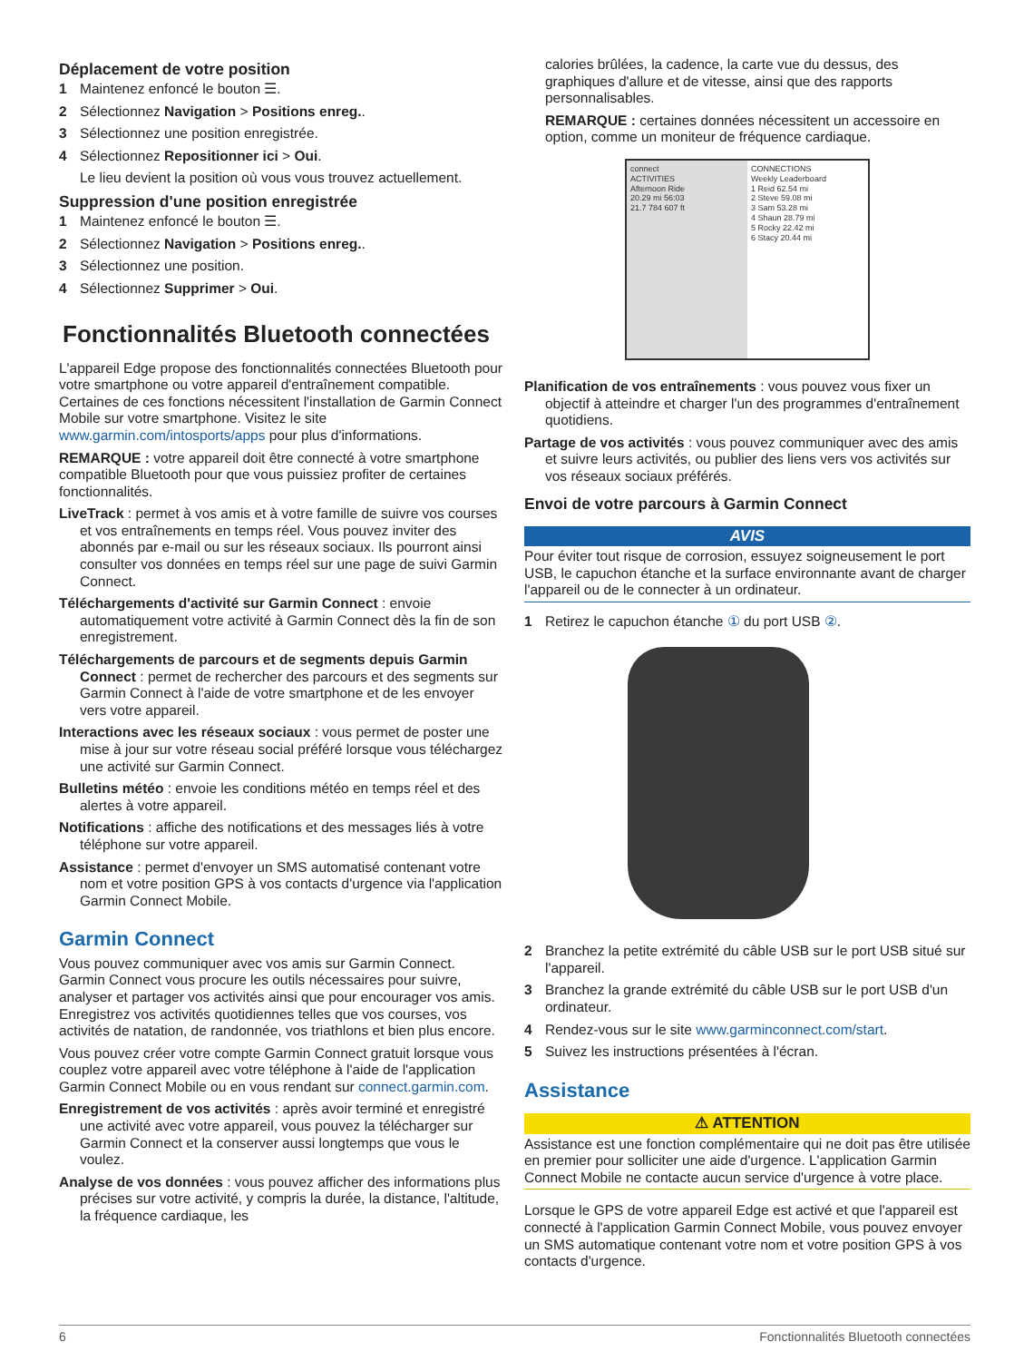Déplacement de votre position
1 Maintenez enfoncé le bouton ☰.
2 Sélectionnez Navigation > Positions enreg..
3 Sélectionnez une position enregistrée.
4 Sélectionnez Repositionner ici > Oui.
Le lieu devient la position où vous vous trouvez actuellement.
Suppression d'une position enregistrée
1 Maintenez enfoncé le bouton ☰.
2 Sélectionnez Navigation > Positions enreg..
3 Sélectionnez une position.
4 Sélectionnez Supprimer > Oui.
Fonctionnalités Bluetooth connectées
L'appareil Edge propose des fonctionnalités connectées Bluetooth pour votre smartphone ou votre appareil d'entraînement compatible. Certaines de ces fonctions nécessitent l'installation de Garmin Connect Mobile sur votre smartphone. Visitez le site www.garmin.com/intosports/apps pour plus d'informations.
REMARQUE : votre appareil doit être connecté à votre smartphone compatible Bluetooth pour que vous puissiez profiter de certaines fonctionnalités.
LiveTrack : permet à vos amis et à votre famille de suivre vos courses et vos entraînements en temps réel. Vous pouvez inviter des abonnés par e-mail ou sur les réseaux sociaux. Ils pourront ainsi consulter vos données en temps réel sur une page de suivi Garmin Connect.
Téléchargements d'activité sur Garmin Connect : envoie automatiquement votre activité à Garmin Connect dès la fin de son enregistrement.
Téléchargements de parcours et de segments depuis Garmin Connect : permet de rechercher des parcours et des segments sur Garmin Connect à l'aide de votre smartphone et de les envoyer vers votre appareil.
Interactions avec les réseaux sociaux : vous permet de poster une mise à jour sur votre réseau social préféré lorsque vous téléchargez une activité sur Garmin Connect.
Bulletins météo : envoie les conditions météo en temps réel et des alertes à votre appareil.
Notifications : affiche des notifications et des messages liés à votre téléphone sur votre appareil.
Assistance : permet d'envoyer un SMS automatisé contenant votre nom et votre position GPS à vos contacts d'urgence via l'application Garmin Connect Mobile.
Garmin Connect
Vous pouvez communiquer avec vos amis sur Garmin Connect. Garmin Connect vous procure les outils nécessaires pour suivre, analyser et partager vos activités ainsi que pour encourager vos amis. Enregistrez vos activités quotidiennes telles que vos courses, vos activités de natation, de randonnée, vos triathlons et bien plus encore.
Vous pouvez créer votre compte Garmin Connect gratuit lorsque vous couplez votre appareil avec votre téléphone à l'aide de l'application Garmin Connect Mobile ou en vous rendant sur connect.garmin.com.
Enregistrement de vos activités : après avoir terminé et enregistré une activité avec votre appareil, vous pouvez la télécharger sur Garmin Connect et la conserver aussi longtemps que vous le voulez.
Analyse de vos données : vous pouvez afficher des informations plus précises sur votre activité, y compris la durée, la distance, l'altitude, la fréquence cardiaque, les
calories brûlées, la cadence, la carte vue du dessus, des graphiques d'allure et de vitesse, ainsi que des rapports personnalisables.
REMARQUE : certaines données nécessitent un accessoire en option, comme un moniteur de fréquence cardiaque.
connect
ACTIVITIES
Afternoon Ride
20.29 mi 56:03
21.7 784 607 ft
CONNECTIONS
Weekly Leaderboard
1 Reid 62.54 mi
2 Steve 59.08 mi
3 Sam 53.28 mi
4 Shaun 28.79 mi
5 Rocky 22.42 mi
6 Stacy 20.44 mi
Planification de vos entraînements : vous pouvez vous fixer un objectif à atteindre et charger l'un des programmes d'entraînement quotidiens.
Partage de vos activités : vous pouvez communiquer avec des amis et suivre leurs activités, ou publier des liens vers vos activités sur vos réseaux sociaux préférés.
Envoi de votre parcours à Garmin Connect
AVIS
Pour éviter tout risque de corrosion, essuyez soigneusement le port USB, le capuchon étanche et la surface environnante avant de charger l'appareil ou de le connecter à un ordinateur.
1 Retirez le capuchon étanche ① du port USB ②.
2 Branchez la petite extrémité du câble USB sur le port USB situé sur l'appareil.
3 Branchez la grande extrémité du câble USB sur le port USB d'un ordinateur.
4 Rendez-vous sur le site www.garminconnect.com/start.
5 Suivez les instructions présentées à l'écran.
Assistance
⚠ ATTENTION
Assistance est une fonction complémentaire qui ne doit pas être utilisée en premier pour solliciter une aide d'urgence. L'application Garmin Connect Mobile ne contacte aucun service d'urgence à votre place.
Lorsque le GPS de votre appareil Edge est activé et que l'appareil est connecté à l'application Garmin Connect Mobile, vous pouvez envoyer un SMS automatique contenant votre nom et votre position GPS à vos contacts d'urgence.
6 Fonctionnalités Bluetooth connectées